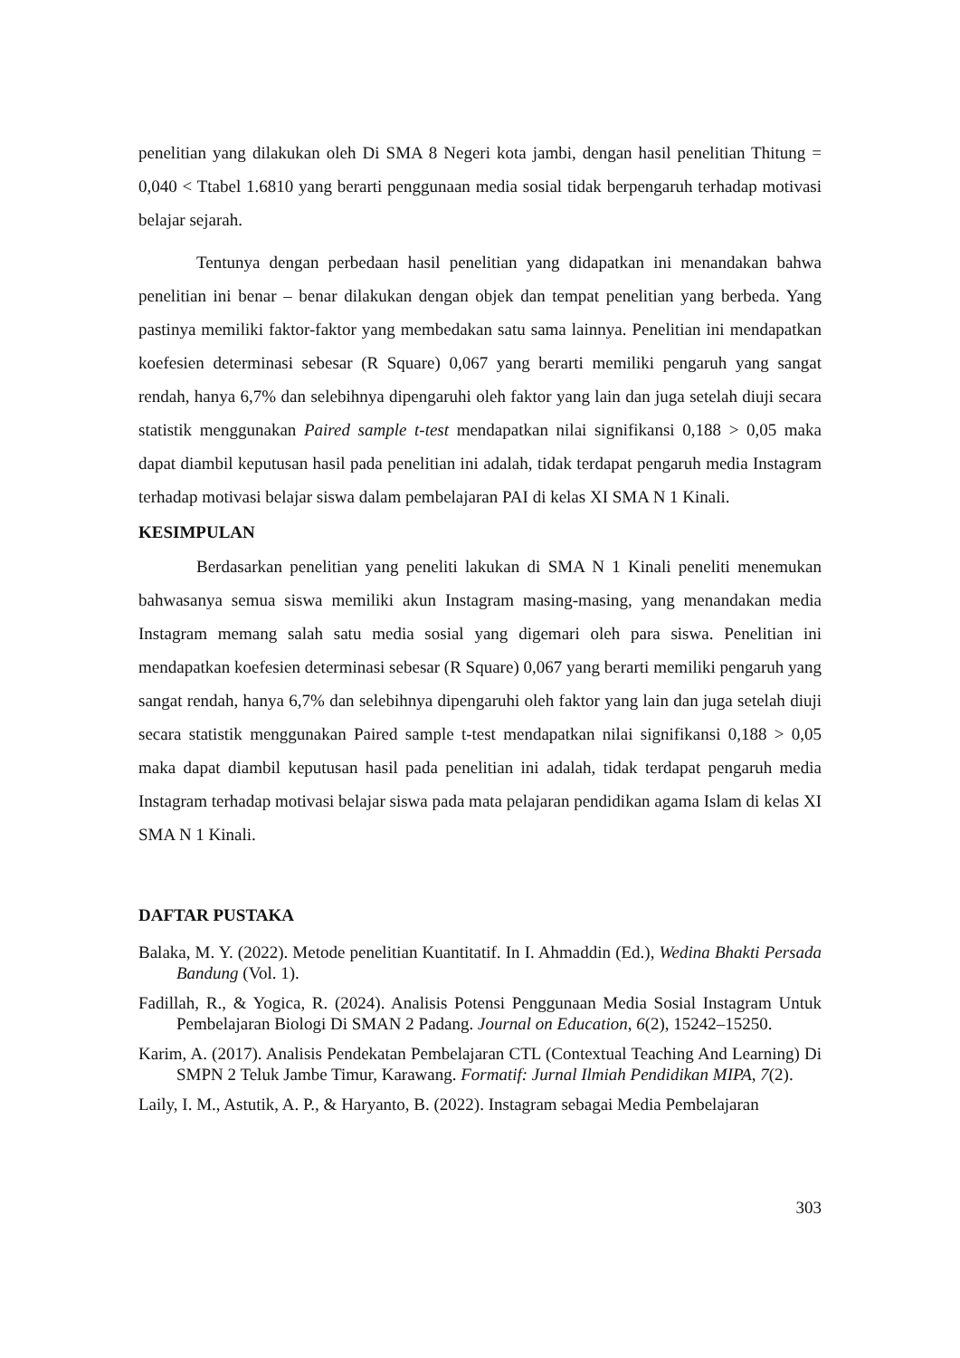penelitian yang dilakukan oleh Di SMA 8 Negeri kota jambi, dengan hasil penelitian Thitung = 0,040 < Ttabel 1.6810 yang berarti penggunaan media sosial tidak berpengaruh terhadap motivasi belajar sejarah.
Tentunya dengan perbedaan hasil penelitian yang didapatkan ini menandakan bahwa penelitian ini benar – benar dilakukan dengan objek dan tempat penelitian yang berbeda. Yang pastinya memiliki faktor-faktor yang membedakan satu sama lainnya. Penelitian ini mendapatkan koefesien determinasi sebesar (R Square) 0,067 yang berarti memiliki pengaruh yang sangat rendah, hanya 6,7% dan selebihnya dipengaruhi oleh faktor yang lain dan juga setelah diuji secara statistik menggunakan Paired sample t-test mendapatkan nilai signifikansi 0,188 > 0,05 maka dapat diambil keputusan hasil pada penelitian ini adalah, tidak terdapat pengaruh media Instagram terhadap motivasi belajar siswa dalam pembelajaran PAI di kelas XI SMA N 1 Kinali.
KESIMPULAN
Berdasarkan penelitian yang peneliti lakukan di SMA N 1 Kinali peneliti menemukan bahwasanya semua siswa memiliki akun Instagram masing-masing, yang menandakan media Instagram memang salah satu media sosial yang digemari oleh para siswa. Penelitian ini mendapatkan koefesien determinasi sebesar (R Square) 0,067 yang berarti memiliki pengaruh yang sangat rendah, hanya 6,7% dan selebihnya dipengaruhi oleh faktor yang lain dan juga setelah diuji secara statistik menggunakan Paired sample t-test mendapatkan nilai signifikansi 0,188 > 0,05 maka dapat diambil keputusan hasil pada penelitian ini adalah, tidak terdapat pengaruh media Instagram terhadap motivasi belajar siswa pada mata pelajaran pendidikan agama Islam di kelas XI SMA N 1 Kinali.
DAFTAR PUSTAKA
Balaka, M. Y. (2022). Metode penelitian Kuantitatif. In I. Ahmaddin (Ed.), Wedina Bhakti Persada Bandung (Vol. 1).
Fadillah, R., & Yogica, R. (2024). Analisis Potensi Penggunaan Media Sosial Instagram Untuk Pembelajaran Biologi Di SMAN 2 Padang. Journal on Education, 6(2), 15242–15250.
Karim, A. (2017). Analisis Pendekatan Pembelajaran CTL (Contextual Teaching And Learning) Di SMPN 2 Teluk Jambe Timur, Karawang. Formatif: Jurnal Ilmiah Pendidikan MIPA, 7(2).
Laily, I. M., Astutik, A. P., & Haryanto, B. (2022). Instagram sebagai Media Pembelajaran
303